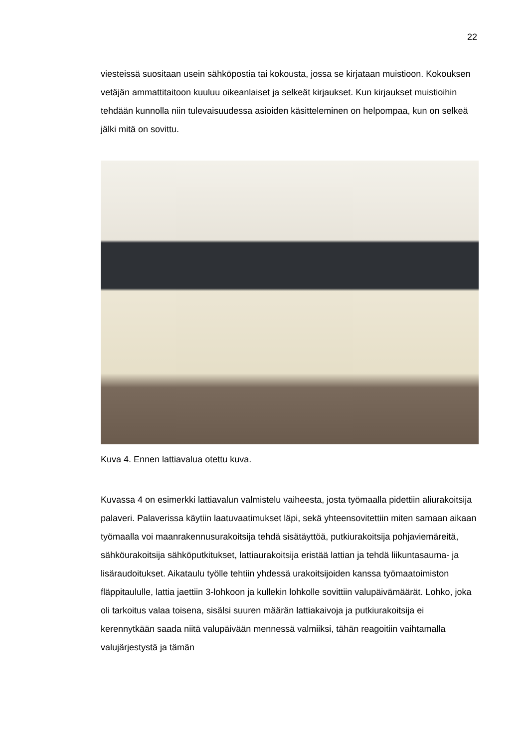22
viesteissä suositaan usein sähköpostia tai kokousta, jossa se kirjataan muistioon. Kokouksen vetäjän ammattitaitoon kuuluu oikeanlaiset ja selkeät kirjaukset. Kun kirjaukset muistioihin tehdään kunnolla niin tulevaisuudessa asioiden käsitteleminen on helpompaa, kun on selkeä jälki mitä on sovittu.
Kuva 4. Ennen lattiavalua otettu kuva.
Kuvassa 4 on esimerkki lattiavalun valmistelu vaiheesta, josta työmaalla pidettiin aliurakoitsija palaveri. Palaverissa käytiin laatuvaatimukset läpi, sekä yhteensovitettiin miten samaan aikaan työmaalla voi maanrakennusurakoitsija tehdä sisätäyttöä, putkiurakoitsija pohjaviemäreitä, sähköurakoitsija sähköputkitukset, lattiaurakoitsija eristää lattian ja tehdä liikuntasauma- ja lisäraudoitukset. Aikataulu työlle tehtiin yhdessä urakoitsijoiden kanssa työmaatoimiston fläppitaululle, lattia jaettiin 3-lohkoon ja kullekin lohkolle sovittiin valupäivämäärät. Lohko, joka oli tarkoitus valaa toisena, sisälsi suuren määrän lattiakaivoja ja putkiurakoitsija ei kerennytkään saada niitä valupäivään mennessä valmiiksi, tähän reagoitiin vaihtamalla valujärjestystä ja tämän